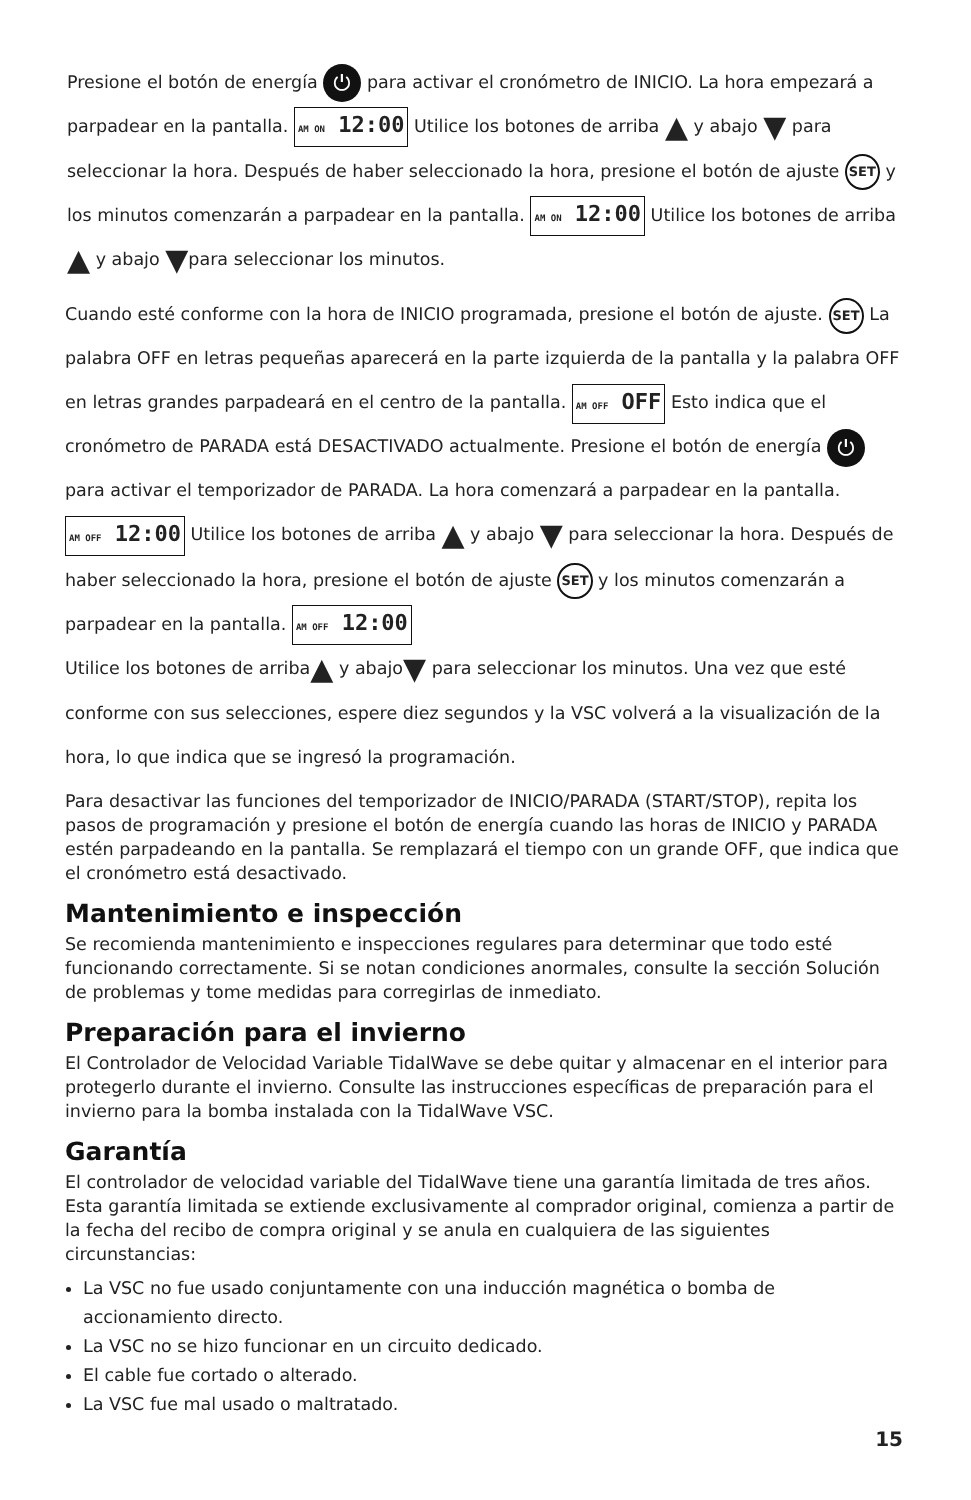Presione el botón de energía ⏻ para activar el cronómetro de INICIO. La hora empezará a parpadear en la pantalla. AM ON 12:00 Utilice los botones de arriba ▲ y abajo ▼ para seleccionar la hora. Después de haber seleccionado la hora, presione el botón de ajuste SET y los minutos comenzarán a parpadear en la pantalla. AM ON 12:00 Utilice los botones de arriba ▲ y abajo ▼para seleccionar los minutos.
Cuando esté conforme con la hora de INICIO programada, presione el botón de ajuste. SET La palabra OFF en letras pequeñas aparecerá en la parte izquierda de la pantalla y la palabra OFF en letras grandes parpadeará en el centro de la pantalla. AM OFF OFF Esto indica que el cronómetro de PARADA está DESACTIVADO actualmente. Presione el botón de energía ⏻ para activar el temporizador de PARADA. La hora comenzará a parpadear en la pantalla. AM OFF 12:00 Utilice los botones de arriba ▲ y abajo ▼ para seleccionar la hora. Después de haber seleccionado la hora, presione el botón de ajuste SET y los minutos comenzarán a parpadear en la pantalla. AM OFF 12:00
Utilice los botones de arriba▲ y abajo▼ para seleccionar los minutos. Una vez que esté conforme con sus selecciones, espere diez segundos y la VSC volverá a la visualización de la hora, lo que indica que se ingresó la programación.
Para desactivar las funciones del temporizador de INICIO/PARADA (START/STOP), repita los pasos de programación y presione el botón de energía cuando las horas de INICIO y PARADA estén parpadeando en la pantalla. Se remplazará el tiempo con un grande OFF, que indica que el cronómetro está desactivado.
Mantenimiento e inspección
Se recomienda mantenimiento e inspecciones regulares para determinar que todo esté funcionando correctamente. Si se notan condiciones anormales, consulte la sección Solución de problemas y tome medidas para corregirlas de inmediato.
Preparación para el invierno
El Controlador de Velocidad Variable TidalWave se debe quitar y almacenar en el interior para protegerlo durante el invierno. Consulte las instrucciones específicas de preparación para el invierno para la bomba instalada con la TidalWave VSC.
Garantía
El controlador de velocidad variable del TidalWave tiene una garantía limitada de tres años. Esta garantía limitada se extiende exclusivamente al comprador original, comienza a partir de la fecha del recibo de compra original y se anula en cualquiera de las siguientes circunstancias:
La VSC no fue usado conjuntamente con una inducción magnética o bomba de accionamiento directo.
La VSC no se hizo funcionar en un circuito dedicado.
El cable fue cortado o alterado.
La VSC fue mal usado o maltratado.
15